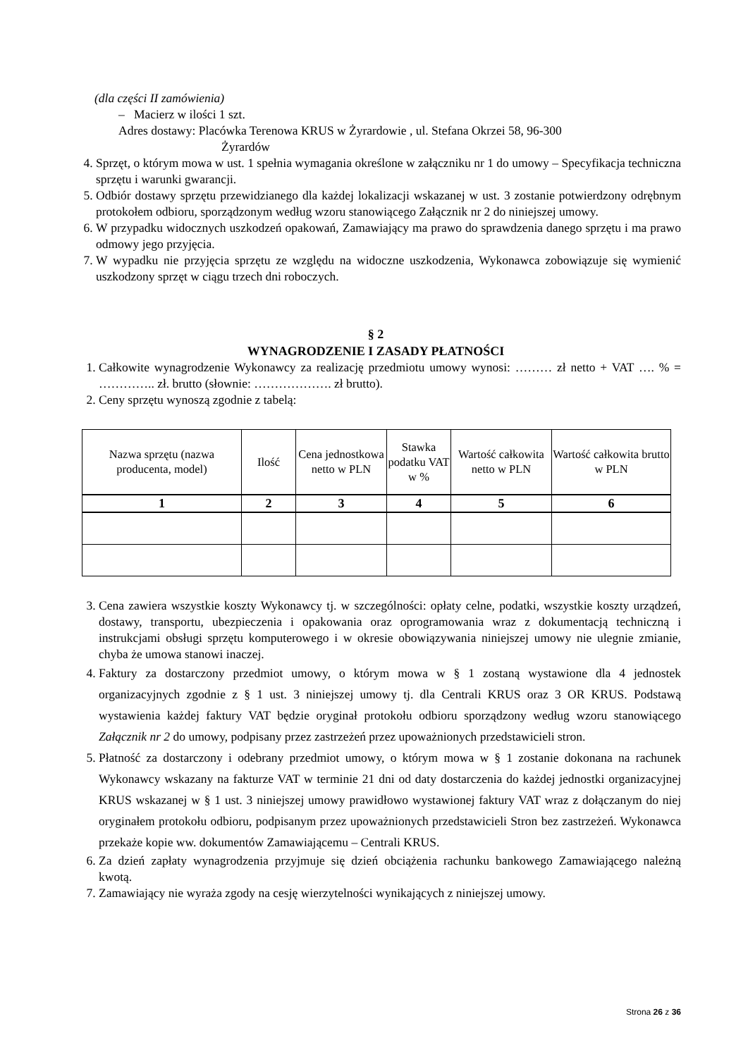(dla części II zamówienia)
– Macierz w ilości 1 szt.
Adres dostawy: Placówka Terenowa KRUS w Żyrardowie , ul. Stefana Okrzei 58, 96-300
Żyrardów
4. Sprzęt, o którym mowa w ust. 1 spełnia wymagania określone w załączniku nr 1 do umowy – Specyfikacja techniczna sprzętu i warunki gwarancji.
5. Odbiór dostawy sprzętu przewidzianego dla każdej lokalizacji wskazanej w ust. 3 zostanie potwierdzony odrębnym protokołem odbioru, sporządzonym według wzoru stanowiącego Załącznik nr 2 do niniejszej umowy.
6. W przypadku widocznych uszkodzeń opakowań, Zamawiający ma prawo do sprawdzenia danego sprzętu i ma prawo odmowy jego przyjęcia.
7. W wypadku nie przyjęcia sprzętu ze względu na widoczne uszkodzenia, Wykonawca zobowiązuje się wymienić uszkodzony sprzęt w ciągu trzech dni roboczych.
§ 2
WYNAGRODZENIE I ZASADY PŁATNOŚCI
1. Całkowite wynagrodzenie Wykonawcy za realizację przedmiotu umowy wynosi: ……… zł netto + VAT …. % = ………….. zł. brutto (słownie: ………………. zł brutto).
2. Ceny sprzętu wynoszą zgodnie z tabelą:
| Nazwa sprzętu (nazwa producenta, model) | Ilość | Cena jednostkowa netto w PLN | Stawka podatku VAT w % | Wartość całkowita netto w PLN | Wartość całkowita brutto w PLN |
| --- | --- | --- | --- | --- | --- |
| 1 | 2 | 3 | 4 | 5 | 6 |
3. Cena zawiera wszystkie koszty Wykonawcy tj. w szczególności: opłaty celne, podatki, wszystkie koszty urządzeń, dostawy, transportu, ubezpieczenia i opakowania oraz oprogramowania wraz z dokumentacją techniczną i instrukcjami obsługi sprzętu komputerowego i w okresie obowiązywania niniejszej umowy nie ulegnie zmianie, chyba że umowa stanowi inaczej.
4. Faktury za dostarczony przedmiot umowy, o którym mowa w § 1 zostaną wystawione dla 4 jednostek organizacyjnych zgodnie z § 1 ust. 3 niniejszej umowy tj. dla Centrali KRUS oraz 3 OR KRUS. Podstawą wystawienia każdej faktury VAT będzie oryginał protokołu odbioru sporządzony według wzoru stanowiącego Załącznik nr 2 do umowy, podpisany przez zastrzeżeń przez upoważnionych przedstawicieli stron.
5. Płatność za dostarczony i odebrany przedmiot umowy, o którym mowa w § 1 zostanie dokonana na rachunek Wykonawcy wskazany na fakturze VAT w terminie 21 dni od daty dostarczenia do każdej jednostki organizacyjnej KRUS wskazanej w § 1 ust. 3 niniejszej umowy prawidłowo wystawionej faktury VAT wraz z dołączanym do niej oryginałem protokołu odbioru, podpisanym przez upoważnionych przedstawicieli Stron bez zastrzeżeń. Wykonawca przekaże kopie ww. dokumentów Zamawiającemu – Centrali KRUS.
6. Za dzień zapłaty wynagrodzenia przyjmuje się dzień obciążenia rachunku bankowego Zamawiającego należną kwotą.
7. Zamawiający nie wyraża zgody na cesję wierzytelności wynikających z niniejszej umowy.
Strona 26 z 36